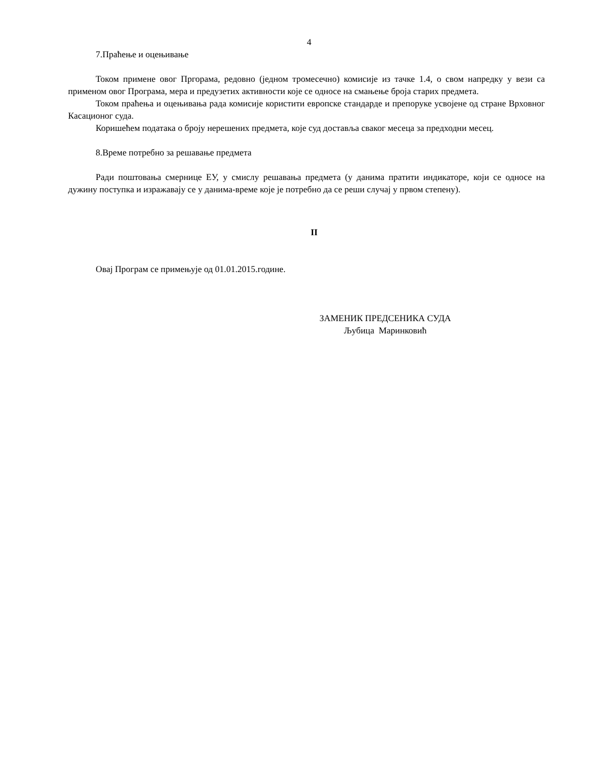4
7.Праћење и оцењивање
Током примене овог Пргорама, редовно (једном тромесечно) комисије из тачке 1.4, о свом напредку у вези са применом овог Програма, мера и предузетих активности које се односе на смањење броја старих предмета.
Током праћења и оцењивања рада комисије користити европске стандарде и препоруке усвојене од стране Врховног Касационог суда.
Коришећем података о броју нерешених предмета, које суд доставља сваког месеца за предходни месец.
8.Време потребно за решавање предмета
Ради поштовања смернице ЕУ, у смислу решавања предмета (у данима пратити индикаторе, који се односе на дужину поступка и изражавају се у данима-време које је потребно да се реши случај у првом степену).
II
Овај Програм се примењује од 01.01.2015.године.
ЗАМЕНИК ПРЕДСЕНИКА СУДА
Љубица Маринковић